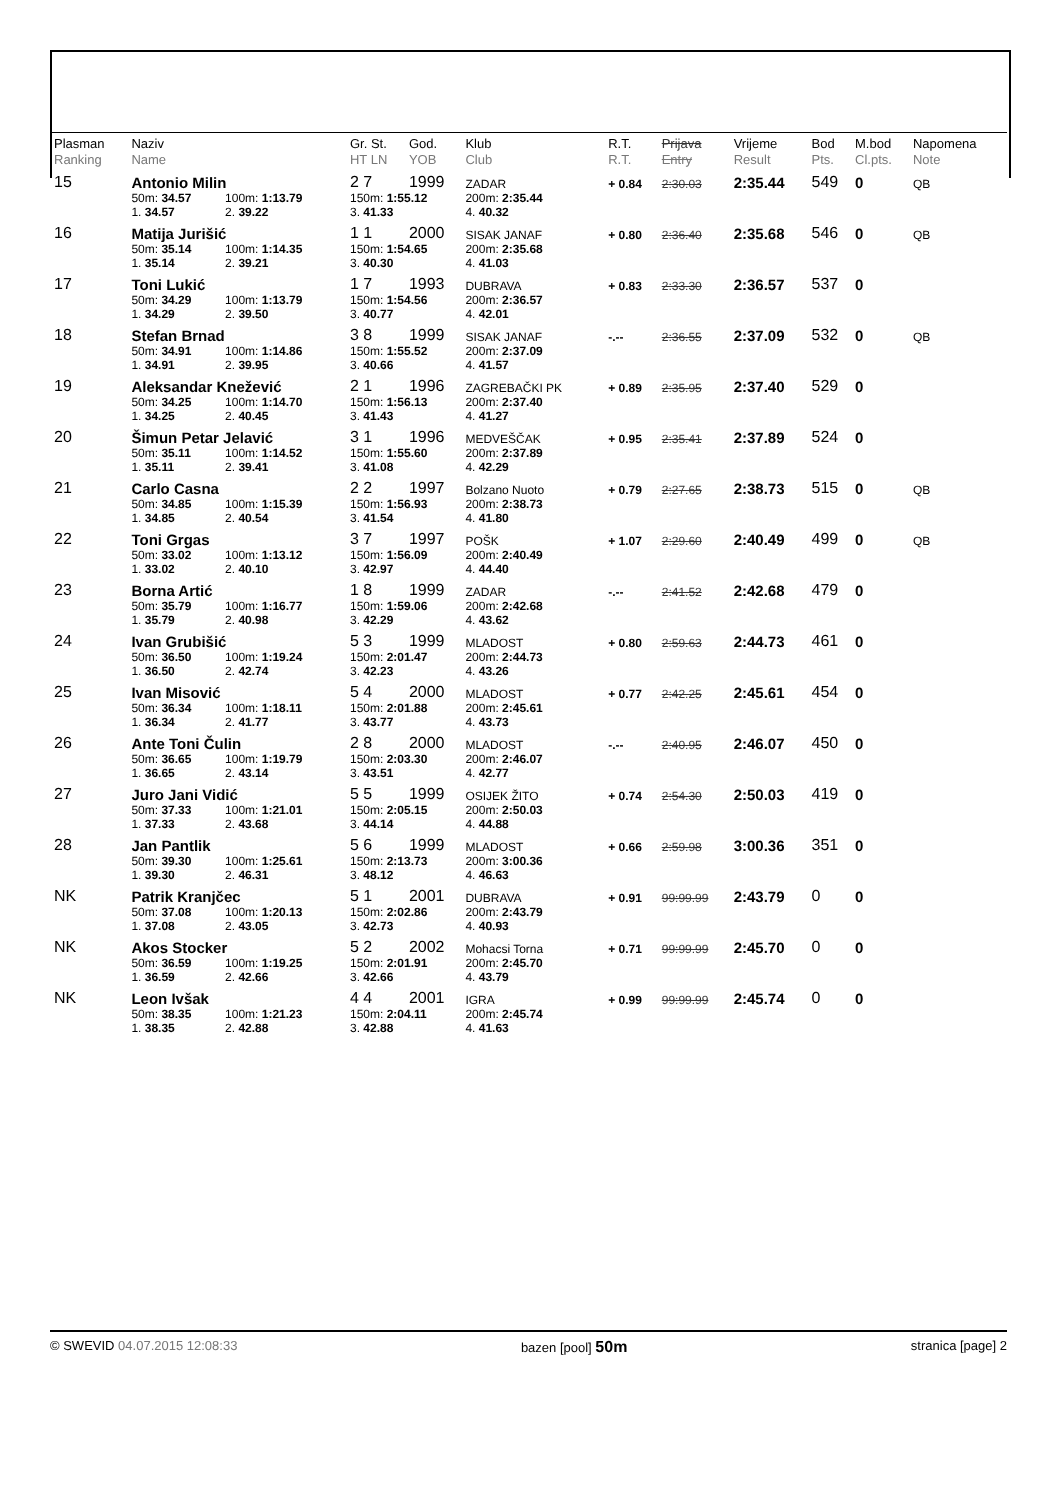| Plasman Ranking | Naziv Name | | | Gr. St. HT LN | God. YOB | Klub Club | | R.T. R.T. | Prijava Entry | Vrijeme Result | Bod Pts. | M.bod Cl.pts. | Napomena Note |
| --- | --- | --- | --- | --- | --- | --- | --- | --- | --- | --- | --- | --- | --- |
| 15 | Antonio Milin | | | 2 7 | 1999 | ZADAR | | + 0.84 | 2:30.03 | 2:35.44 | 549 | 0 | QB |
| | 50m: 34.57 | 100m: 1:13.79 | | 150m: 1:55.12 | | 200m: 2:35.44 | | | | | | | |
| | 1. 34.57 | 2. 39.22 | | 3. 41.33 | | 4. 40.32 | | | | | | | |
| 16 | Matija Jurišić | | | 1 1 | 2000 | SISAK JANAF | | + 0.80 | 2:36.40 | 2:35.68 | 546 | 0 | QB |
| | 50m: 35.14 | 100m: 1:14.35 | | 150m: 1:54.65 | | 200m: 2:35.68 | | | | | | | |
| | 1. 35.14 | 2. 39.21 | | 3. 40.30 | | 4. 41.03 | | | | | | | |
| 17 | Toni Lukić | | | 1 7 | 1993 | DUBRAVA | | + 0.83 | 2:33.30 | 2:36.57 | 537 | 0 | |
| | 50m: 34.29 | 100m: 1:13.79 | | 150m: 1:54.56 | | 200m: 2:36.57 | | | | | | | |
| | 1. 34.29 | 2. 39.50 | | 3. 40.77 | | 4. 42.01 | | | | | | | |
| 18 | Stefan Brnad | | | 3 8 | 1999 | SISAK JANAF | | -.-- | 2:36.55 | 2:37.09 | 532 | 0 | QB |
| | 50m: 34.91 | 100m: 1:14.86 | | 150m: 1:55.52 | | 200m: 2:37.09 | | | | | | | |
| | 1. 34.91 | 2. 39.95 | | 3. 40.66 | | 4. 41.57 | | | | | | | |
| 19 | Aleksandar Knežević | | | 2 1 | 1996 | ZAGREBAČKI PK | | + 0.89 | 2:35.95 | 2:37.40 | 529 | 0 | |
| | 50m: 34.25 | 100m: 1:14.70 | | 150m: 1:56.13 | | 200m: 2:37.40 | | | | | | | |
| | 1. 34.25 | 2. 40.45 | | 3. 41.43 | | 4. 41.27 | | | | | | | |
| 20 | Šimun Petar Jelavić | | | 3 1 | 1996 | MEDVEŠČAK | | + 0.95 | 2:35.41 | 2:37.89 | 524 | 0 | |
| | 50m: 35.11 | 100m: 1:14.52 | | 150m: 1:55.60 | | 200m: 2:37.89 | | | | | | | |
| | 1. 35.11 | 2. 39.41 | | 3. 41.08 | | 4. 42.29 | | | | | | | |
| 21 | Carlo Casna | | | 2 2 | 1997 | Bolzano Nuoto | | + 0.79 | 2:27.65 | 2:38.73 | 515 | 0 | QB |
| | 50m: 34.85 | 100m: 1:15.39 | | 150m: 1:56.93 | | 200m: 2:38.73 | | | | | | | |
| | 1. 34.85 | 2. 40.54 | | 3. 41.54 | | 4. 41.80 | | | | | | | |
| 22 | Toni Grgas | | | 3 7 | 1997 | POŠK | | + 1.07 | 2:29.60 | 2:40.49 | 499 | 0 | QB |
| | 50m: 33.02 | 100m: 1:13.12 | | 150m: 1:56.09 | | 200m: 2:40.49 | | | | | | | |
| | 1. 33.02 | 2. 40.10 | | 3. 42.97 | | 4. 44.40 | | | | | | | |
| 23 | Borna Artić | | | 1 8 | 1999 | ZADAR | | -.-- | 2:41.52 | 2:42.68 | 479 | 0 | |
| | 50m: 35.79 | 100m: 1:16.77 | | 150m: 1:59.06 | | 200m: 2:42.68 | | | | | | | |
| | 1. 35.79 | 2. 40.98 | | 3. 42.29 | | 4. 43.62 | | | | | | | |
| 24 | Ivan Grubišić | | | 5 3 | 1999 | MLADOST | | + 0.80 | 2:59.63 | 2:44.73 | 461 | 0 | |
| | 50m: 36.50 | 100m: 1:19.24 | | 150m: 2:01.47 | | 200m: 2:44.73 | | | | | | | |
| | 1. 36.50 | 2. 42.74 | | 3. 42.23 | | 4. 43.26 | | | | | | | |
| 25 | Ivan Misović | | | 5 4 | 2000 | MLADOST | | + 0.77 | 2:42.25 | 2:45.61 | 454 | 0 | |
| | 50m: 36.34 | 100m: 1:18.11 | | 150m: 2:01.88 | | 200m: 2:45.61 | | | | | | | |
| | 1. 36.34 | 2. 41.77 | | 3. 43.77 | | 4. 43.73 | | | | | | | |
| 26 | Ante Toni Čulin | | | 2 8 | 2000 | MLADOST | | -.-- | 2:40.95 | 2:46.07 | 450 | 0 | |
| | 50m: 36.65 | 100m: 1:19.79 | | 150m: 2:03.30 | | 200m: 2:46.07 | | | | | | | |
| | 1. 36.65 | 2. 43.14 | | 3. 43.51 | | 4. 42.77 | | | | | | | |
| 27 | Juro Jani Vidić | | | 5 5 | 1999 | OSIJEK ŽITO | | + 0.74 | 2:54.30 | 2:50.03 | 419 | 0 | |
| | 50m: 37.33 | 100m: 1:21.01 | | 150m: 2:05.15 | | 200m: 2:50.03 | | | | | | | |
| | 1. 37.33 | 2. 43.68 | | 3. 44.14 | | 4. 44.88 | | | | | | | |
| 28 | Jan Pantlik | | | 5 6 | 1999 | MLADOST | | + 0.66 | 2:59.98 | 3:00.36 | 351 | 0 | |
| | 50m: 39.30 | 100m: 1:25.61 | | 150m: 2:13.73 | | 200m: 3:00.36 | | | | | | | |
| | 1. 39.30 | 2. 46.31 | | 3. 48.12 | | 4. 46.63 | | | | | | | |
| NK | Patrik Kranjčec | | | 5 1 | 2001 | DUBRAVA | | + 0.91 | 99:99.99 | 2:43.79 | 0 | 0 | |
| | 50m: 37.08 | 100m: 1:20.13 | | 150m: 2:02.86 | | 200m: 2:43.79 | | | | | | | |
| | 1. 37.08 | 2. 43.05 | | 3. 42.73 | | 4. 40.93 | | | | | | | |
| NK | Akos Stocker | | | 5 2 | 2002 | Mohacsi Torna | | + 0.71 | 99:99.99 | 2:45.70 | 0 | 0 | |
| | 50m: 36.59 | 100m: 1:19.25 | | 150m: 2:01.91 | | 200m: 2:45.70 | | | | | | | |
| | 1. 36.59 | 2. 42.66 | | 3. 42.66 | | 4. 43.79 | | | | | | | |
| NK | Leon Ivšak | | | 4 4 | 2001 | IGRA | | + 0.99 | 99:99.99 | 2:45.74 | 0 | 0 | |
| | 50m: 38.35 | 100m: 1:21.23 | | 150m: 2:04.11 | | 200m: 2:45.74 | | | | | | | |
| | 1. 38.35 | 2. 42.88 | | 3. 42.88 | | 4. 41.63 | | | | | | | |
© SWEVID 04.07.2015 12:08:33 bazen [pool] 50m stranica [page] 2